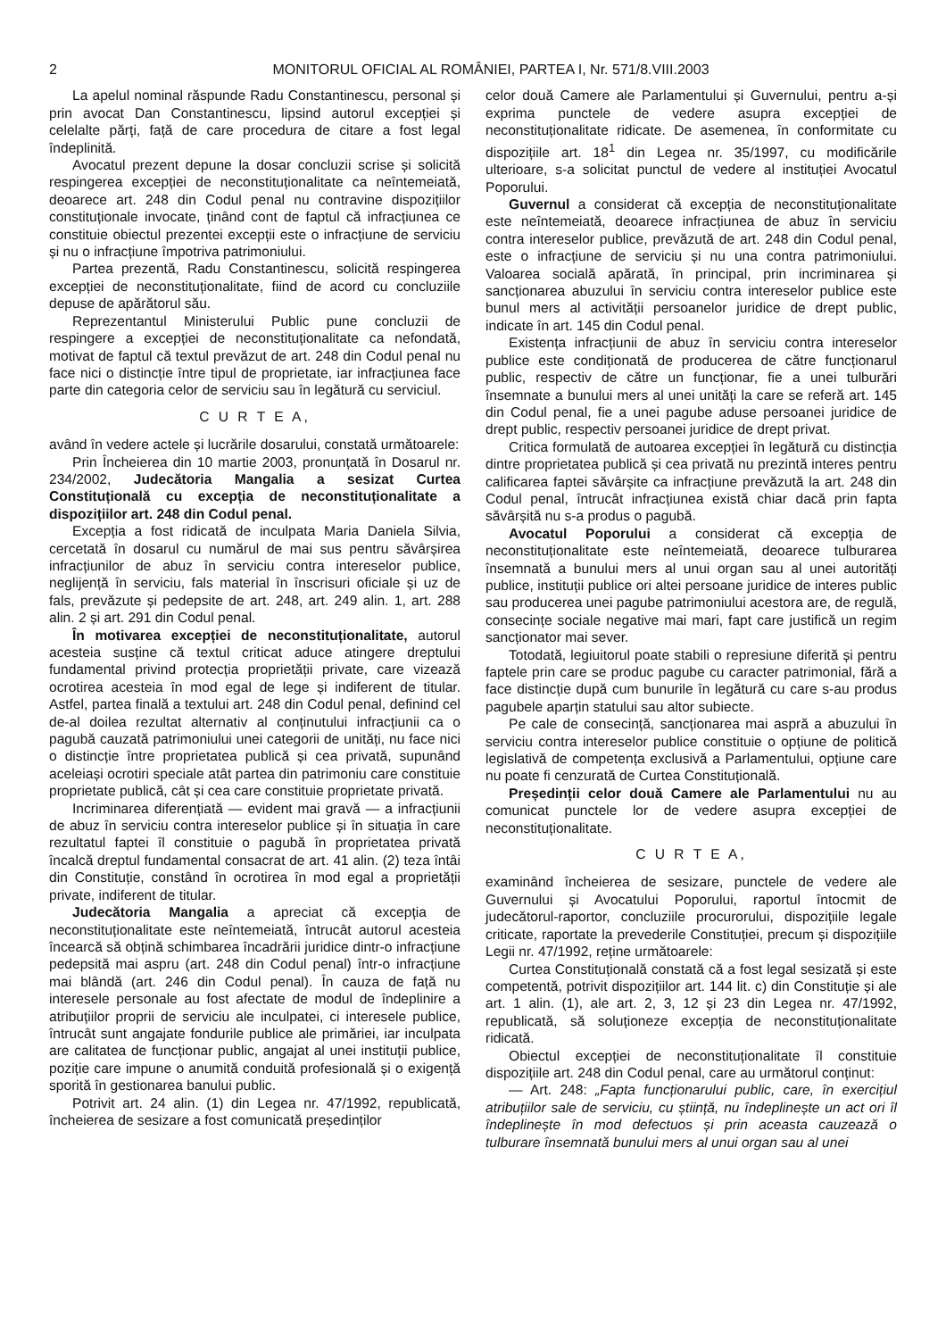2 MONITORUL OFICIAL AL ROMÂNIEI, PARTEA I, Nr. 571/8.VIII.2003
La apelul nominal răspunde Radu Constantinescu, personal și prin avocat Dan Constantinescu, lipsind autorul excepției și celelalte părți, față de care procedura de citare a fost legal îndeplinită.
Avocatul prezent depune la dosar concluzii scrise și solicită respingerea excepției de neconstituționalitate ca neîntemeiată, deoarece art. 248 din Codul penal nu contravine dispozițiilor constituționale invocate, ținând cont de faptul că infracțiunea ce constituie obiectul prezentei excepții este o infracțiune de serviciu și nu o infracțiune împotriva patrimoniului.
Partea prezentă, Radu Constantinescu, solicită respingerea excepției de neconstituționalitate, fiind de acord cu concluziile depuse de apărătorul său.
Reprezentantul Ministerului Public pune concluzii de respingere a excepției de neconstituționalitate ca nefondată, motivat de faptul că textul prevăzut de art. 248 din Codul penal nu face nici o distincție între tipul de proprietate, iar infracțiunea face parte din categoria celor de serviciu sau în legătură cu serviciul.
C U R T E A,
având în vedere actele și lucrările dosarului, constată următoarele:
Prin Încheierea din 10 martie 2003, pronunțată în Dosarul nr. 234/2002, Judecătoria Mangalia a sesizat Curtea Constituțională cu excepția de neconstituționalitate a dispozițiilor art. 248 din Codul penal.
Excepția a fost ridicată de inculpata Maria Daniela Silvia, cercetată în dosarul cu numărul de mai sus pentru săvârșirea infracțiunilor de abuz în serviciu contra intereselor publice, neglijență în serviciu, fals material în înscrisuri oficiale și uz de fals, prevăzute și pedepsite de art. 248, art. 249 alin. 1, art. 288 alin. 2 și art. 291 din Codul penal.
În motivarea excepției de neconstituționalitate, autorul acesteia susține că textul criticat aduce atingere dreptului fundamental privind protecția proprietății private, care vizează ocrotirea acesteia în mod egal de lege și indiferent de titular. Astfel, partea finală a textului art. 248 din Codul penal, definind cel de-al doilea rezultat alternativ al conținutului infracțiunii ca o pagubă cauzată patrimoniului unei categorii de unități, nu face nici o distincție între proprietatea publică și cea privată, supunând aceleiași ocrotiri speciale atât partea din patrimoniu care constituie proprietate publică, cât și cea care constituie proprietate privată.
Incriminarea diferențiată — evident mai gravă — a infracțiunii de abuz în serviciu contra intereselor publice și în situația în care rezultatul faptei îl constituie o pagubă în proprietatea privată încalcă dreptul fundamental consacrat de art. 41 alin. (2) teza întâi din Constituție, constând în ocrotirea în mod egal a proprietății private, indiferent de titular.
Judecătoria Mangalia a apreciat că excepția de neconstituționalitate este neîntemeiată, întrucât autorul acesteia încearcă să obțină schimbarea încadrării juridice dintr-o infracțiune pedepsită mai aspru (art. 248 din Codul penal) într-o infracțiune mai blândă (art. 246 din Codul penal). În cauza de față nu interesele personale au fost afectate de modul de îndeplinire a atribuțiilor proprii de serviciu ale inculpatei, ci interesele publice, întrucât sunt angajate fondurile publice ale primăriei, iar inculpata are calitatea de funcționar public, angajat al unei instituții publice, poziție care impune o anumită conduită profesională și o exigență sporită în gestionarea banului public.
Potrivit art. 24 alin. (1) din Legea nr. 47/1992, republicată, încheierea de sesizare a fost comunicată președinților
celor două Camere ale Parlamentului și Guvernului, pentru a-și exprima punctele de vedere asupra excepției de neconstituționalitate ridicate. De asemenea, în conformitate cu dispozițiile art. 18<sup>1</sup> din Legea nr. 35/1997, cu modificările ulterioare, s-a solicitat punctul de vedere al instituției Avocatul Poporului.
Guvernul a considerat că excepția de neconstituționalitate este neîntemeiată, deoarece infracțiunea de abuz în serviciu contra intereselor publice, prevăzută de art. 248 din Codul penal, este o infracțiune de serviciu și nu una contra patrimoniului. Valoarea socială apărată, în principal, prin incriminarea și sancționarea abuzului în serviciu contra intereselor publice este bunul mers al activității persoanelor juridice de drept public, indicate în art. 145 din Codul penal.
Existența infracțiunii de abuz în serviciu contra intereselor publice este condiționată de producerea de către funcționarul public, respectiv de către un funcționar, fie a unei tulburări însemnate a bunului mers al unei unități la care se referă art. 145 din Codul penal, fie a unei pagube aduse persoanei juridice de drept public, respectiv persoanei juridice de drept privat.
Critica formulată de autoarea excepției în legătură cu distincția dintre proprietatea publică și cea privată nu prezintă interes pentru calificarea faptei săvârșite ca infracțiune prevăzută la art. 248 din Codul penal, întrucât infracțiunea există chiar dacă prin fapta săvârșită nu s-a produs o pagubă.
Avocatul Poporului a considerat că excepția de neconstituționalitate este neîntemeiată, deoarece tulburarea însemnată a bunului mers al unui organ sau al unei autorități publice, instituții publice ori altei persoane juridice de interes public sau producerea unei pagube patrimoniului acestora are, de regulă, consecințe sociale negative mai mari, fapt care justifică un regim sancționator mai sever.
Totodată, legiuitorul poate stabili o represiune diferită și pentru faptele prin care se produc pagube cu caracter patrimonial, fără a face distincție după cum bunurile în legătură cu care s-au produs pagubele aparțin statului sau altor subiecte.
Pe cale de consecință, sancționarea mai aspră a abuzului în serviciu contra intereselor publice constituie o opțiune de politică legislativă de competența exclusivă a Parlamentului, opțiune care nu poate fi cenzurată de Curtea Constituțională.
Președinții celor două Camere ale Parlamentului nu au comunicat punctele lor de vedere asupra excepției de neconstituționalitate.
C U R T E A,
examinând încheierea de sesizare, punctele de vedere ale Guvernului și Avocatului Poporului, raportul întocmit de judecătorul-raportor, concluziile procurorului, dispozițiile legale criticate, raportate la prevederile Constituției, precum și dispozițiile Legii nr. 47/1992, reține următoarele:
Curtea Constituțională constată că a fost legal sesizată și este competentă, potrivit dispozițiilor art. 144 lit. c) din Constituție și ale art. 1 alin. (1), ale art. 2, 3, 12 și 23 din Legea nr. 47/1992, republicată, să soluționeze excepția de neconstituționalitate ridicată.
Obiectul excepției de neconstituționalitate îl constituie dispozițiile art. 248 din Codul penal, care au următorul conținut:
— Art. 248: „Fapta funcționarului public, care, în exercițiul atribuțiilor sale de serviciu, cu știință, nu îndeplinește un act ori îl îndeplinește în mod defectuos și prin aceasta cauzează o tulburare însemnată bunului mers al unui organ sau al unei